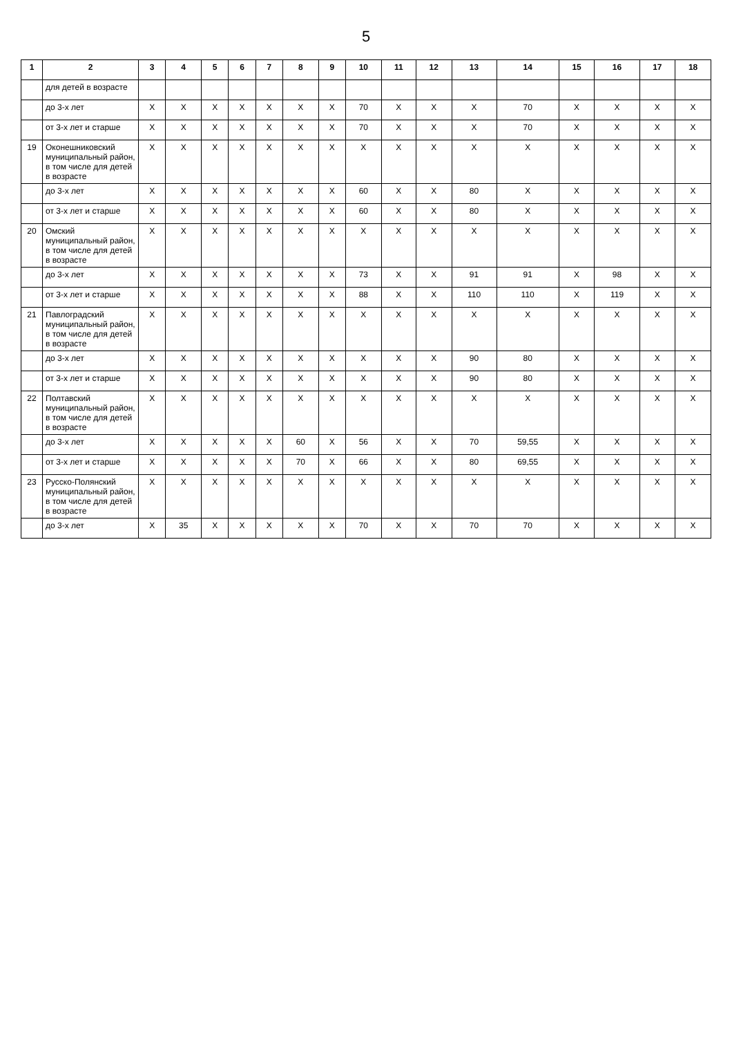5
| 1 | 2 | 3 | 4 | 5 | 6 | 7 | 8 | 9 | 10 | 11 | 12 | 13 | 14 | 15 | 16 | 17 | 18 |
| --- | --- | --- | --- | --- | --- | --- | --- | --- | --- | --- | --- | --- | --- | --- | --- | --- | --- |
| | для детей в возрасте | | | | | | | | | | | | | | | | |
| | до 3-х лет | X | X | X | X | X | X | X | 70 | X | X | X | 70 | X | X | X | X |
| | от 3-х лет и старше | X | X | X | X | X | X | X | 70 | X | X | X | 70 | X | X | X | X |
| 19 | Оконешниковский муниципальный район, в том числе для детей в возрасте | X | X | X | X | X | X | X | X | X | X | X | X | X | X | X | X |
| | до 3-х лет | X | X | X | X | X | X | X | 60 | X | X | 80 | X | X | X | X | X |
| | от 3-х лет и старше | X | X | X | X | X | X | X | 60 | X | X | 80 | X | X | X | X | X |
| 20 | Омский муниципальный район, в том числе для детей в возрасте | X | X | X | X | X | X | X | X | X | X | X | X | X | X | X | X |
| | до 3-х лет | X | X | X | X | X | X | X | 73 | X | X | 91 | 91 | X | 98 | X | X |
| | от 3-х лет и старше | X | X | X | X | X | X | X | 88 | X | X | 110 | 110 | X | 119 | X | X |
| 21 | Павлоградский муниципальный район, в том числе для детей в возрасте | X | X | X | X | X | X | X | X | X | X | X | X | X | X | X | X |
| | до 3-х лет | X | X | X | X | X | X | X | X | X | X | 90 | 80 | X | X | X | X |
| | от 3-х лет и старше | X | X | X | X | X | X | X | X | X | X | 90 | 80 | X | X | X | X |
| 22 | Полтавский муниципальный район, в том числе для детей в возрасте | X | X | X | X | X | X | X | X | X | X | X | X | X | X | X | X |
| | до 3-х лет | X | X | X | X | X | 60 | X | 56 | X | X | 70 | 59,55 | X | X | X | X |
| | от 3-х лет и старше | X | X | X | X | X | 70 | X | 66 | X | X | 80 | 69,55 | X | X | X | X |
| 23 | Русско-Полянский муниципальный район, в том числе для детей в возрасте | X | X | X | X | X | X | X | X | X | X | X | X | X | X | X | X |
| | до 3-х лет | X | 35 | X | X | X | X | X | 70 | X | X | 70 | 70 | X | X | X | X |